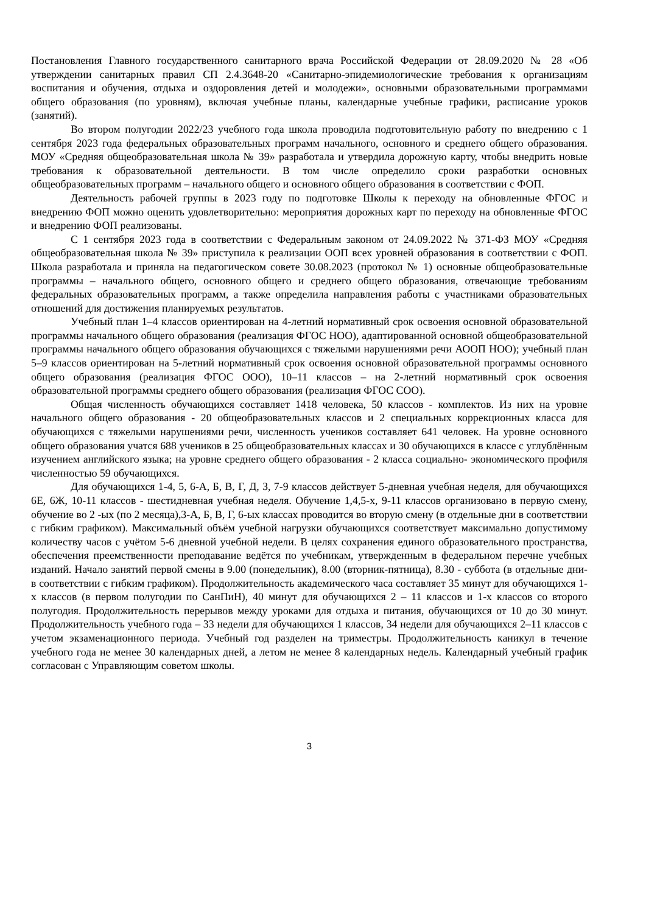Постановления Главного государственного санитарного врача Российской Федерации от 28.09.2020 № 28 «Об утверждении санитарных правил СП 2.4.3648-20 «Санитарно-эпидемиологические требования к организациям воспитания и обучения, отдыха и оздоровления детей и молодежи», основными образовательными программами общего образования (по уровням), включая учебные планы, календарные учебные графики, расписание уроков (занятий).
Во втором полугодии 2022/23 учебного года школа проводила подготовительную работу по внедрению с 1 сентября 2023 года федеральных образовательных программ начального, основного и среднего общего образования. МОУ «Средняя общеобразовательная школа № 39» разработала и утвердила дорожную карту, чтобы внедрить новые требования к образовательной деятельности. В том числе определило сроки разработки основных общеобразовательных программ – начального общего и основного общего образования в соответствии с ФОП.
Деятельность рабочей группы в 2023 году по подготовке Школы к переходу на обновленные ФГОС и внедрению ФОП можно оценить удовлетворительно: мероприятия дорожных карт по переходу на обновленные ФГОС и внедрению ФОП реализованы.
С 1 сентября 2023 года в соответствии с Федеральным законом от 24.09.2022 № 371-ФЗ МОУ «Средняя общеобразовательная школа № 39» приступила к реализации ООП всех уровней образования в соответствии с ФОП. Школа разработала и приняла на педагогическом совете 30.08.2023 (протокол № 1) основные общеобразовательные программы – начального общего, основного общего и среднего общего образования, отвечающие требованиям федеральных образовательных программ, а также определила направления работы с участниками образовательных отношений для достижения планируемых результатов.
Учебный план 1–4 классов ориентирован на 4-летний нормативный срок освоения основной образовательной программы начального общего образования (реализация ФГОС НОО), адаптированной основной общеобразовательной программы начального общего образования обучающихся с тяжелыми нарушениями речи АООП НОО); учебный план 5–9 классов ориентирован на 5-летний нормативный срок освоения основной образовательной программы основного общего образования (реализация ФГОС ООО), 10–11 классов – на 2-летний нормативный срок освоения образовательной программы среднего общего образования (реализация ФГОС СОО).
Общая численность обучающихся составляет 1418 человека, 50 классов - комплектов. Из них на уровне начального общего образования - 20 общеобразовательных классов и 2 специальных коррекционных класса для обучающихся с тяжелыми нарушениями речи, численность учеников составляет 641 человек. На уровне основного общего образования учатся 688 учеников в 25 общеобразовательных классах и 30 обучающихся в классе с углублённым изучением английского языка; на уровне среднего общего образования - 2 класса социально- экономического профиля численностью 59 обучающихся.
Для обучающихся 1-4, 5, 6-А, Б, В, Г, Д, З, 7-9 классов действует 5-дневная учебная неделя, для обучающихся 6Е, 6Ж, 10-11 классов - шестидневная учебная неделя. Обучение 1,4,5-х, 9-11 классов организовано в первую смену, обучение во 2 -ых (по 2 месяца),3-А, Б, В, Г, 6-ых классах проводится во вторую смену (в отдельные дни в соответствии с гибким графиком). Максимальный объём учебной нагрузки обучающихся соответствует максимально допустимому количеству часов с учётом 5-6 дневной учебной недели. В целях сохранения единого образовательного пространства, обеспечения преемственности преподавание ведётся по учебникам, утвержденным в федеральном перечне учебных изданий. Начало занятий первой смены в 9.00 (понедельник), 8.00 (вторник-пятница), 8.30 - суббота (в отдельные дни- в соответствии с гибким графиком). Продолжительность академического часа составляет 35 минут для обучающихся 1-х классов (в первом полугодии по СанПиН), 40 минут для обучающихся 2 – 11 классов и 1-х классов со второго полугодия. Продолжительность перерывов между уроками для отдыха и питания, обучающихся от 10 до 30 минут. Продолжительность учебного года – 33 недели для обучающихся 1 классов, 34 недели для обучающихся 2–11 классов с учетом экзаменационного периода. Учебный год разделен на триместры. Продолжительность каникул в течение учебного года не менее 30 календарных дней, а летом не менее 8 календарных недель. Календарный учебный график согласован с Управляющим советом школы.
3